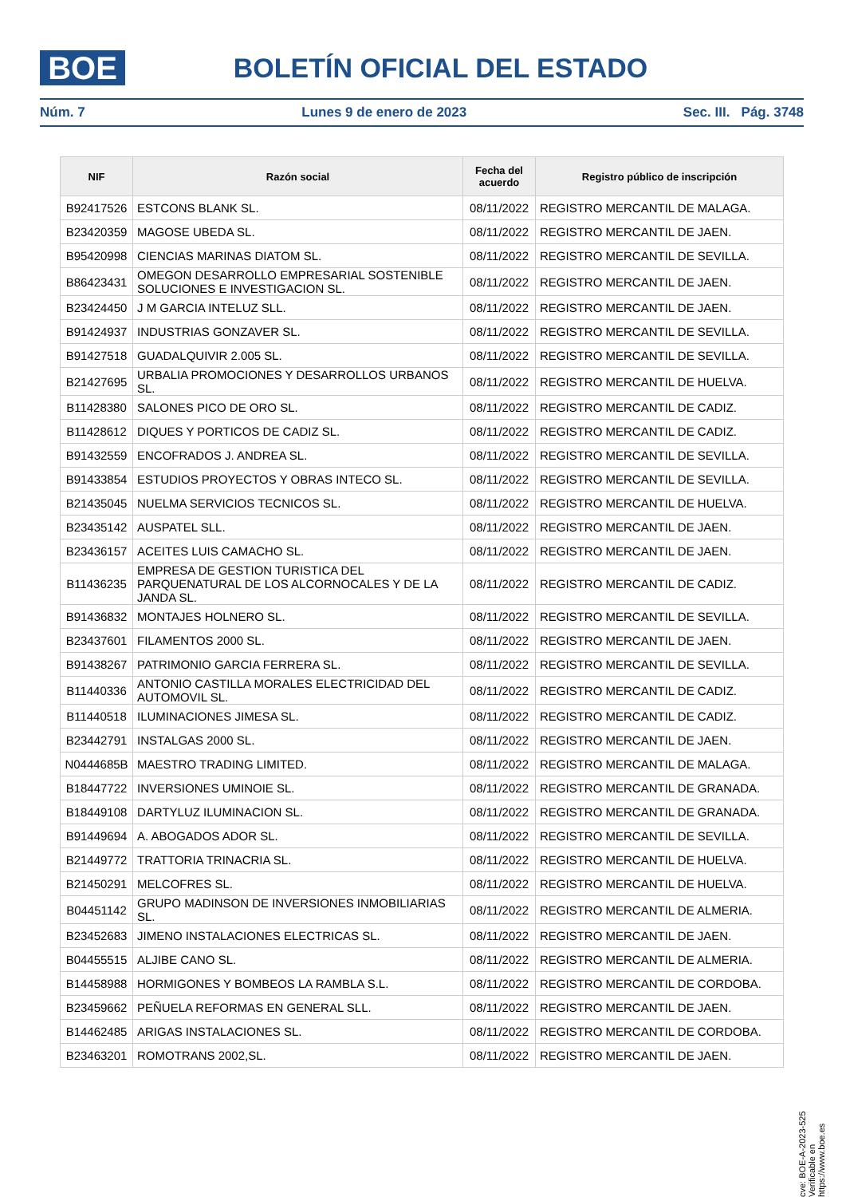BOE
BOLETÍN OFICIAL DEL ESTADO
Núm. 7 Lunes 9 de enero de 2023 Sec. III. Pág. 3748
| NIF | Razón social | Fecha del acuerdo | Registro público de inscripción |
| --- | --- | --- | --- |
| B92417526 | ESTCONS BLANK SL. | 08/11/2022 | REGISTRO MERCANTIL DE MALAGA. |
| B23420359 | MAGOSE UBEDA SL. | 08/11/2022 | REGISTRO MERCANTIL DE JAEN. |
| B95420998 | CIENCIAS MARINAS DIATOM SL. | 08/11/2022 | REGISTRO MERCANTIL DE SEVILLA. |
| B86423431 | OMEGON DESARROLLO EMPRESARIAL SOSTENIBLE SOLUCIONES E INVESTIGACION SL. | 08/11/2022 | REGISTRO MERCANTIL DE JAEN. |
| B23424450 | J M GARCIA INTELUZ SLL. | 08/11/2022 | REGISTRO MERCANTIL DE JAEN. |
| B91424937 | INDUSTRIAS GONZAVER SL. | 08/11/2022 | REGISTRO MERCANTIL DE SEVILLA. |
| B91427518 | GUADALQUIVIR 2.005 SL. | 08/11/2022 | REGISTRO MERCANTIL DE SEVILLA. |
| B21427695 | URBALIA PROMOCIONES Y DESARROLLOS URBANOS SL. | 08/11/2022 | REGISTRO MERCANTIL DE HUELVA. |
| B11428380 | SALONES PICO DE ORO SL. | 08/11/2022 | REGISTRO MERCANTIL DE CADIZ. |
| B11428612 | DIQUES Y PORTICOS DE CADIZ SL. | 08/11/2022 | REGISTRO MERCANTIL DE CADIZ. |
| B91432559 | ENCOFRADOS J. ANDREA SL. | 08/11/2022 | REGISTRO MERCANTIL DE SEVILLA. |
| B91433854 | ESTUDIOS PROYECTOS Y OBRAS INTECO SL. | 08/11/2022 | REGISTRO MERCANTIL DE SEVILLA. |
| B21435045 | NUELMA SERVICIOS TECNICOS SL. | 08/11/2022 | REGISTRO MERCANTIL DE HUELVA. |
| B23435142 | AUSPATEL SLL. | 08/11/2022 | REGISTRO MERCANTIL DE JAEN. |
| B23436157 | ACEITES LUIS CAMACHO SL. | 08/11/2022 | REGISTRO MERCANTIL DE JAEN. |
| B11436235 | EMPRESA DE GESTION TURISTICA DEL PARQUENATURAL DE LOS ALCORNOCALES Y DE LA JANDA SL. | 08/11/2022 | REGISTRO MERCANTIL DE CADIZ. |
| B91436832 | MONTAJES HOLNERO SL. | 08/11/2022 | REGISTRO MERCANTIL DE SEVILLA. |
| B23437601 | FILAMENTOS 2000 SL. | 08/11/2022 | REGISTRO MERCANTIL DE JAEN. |
| B91438267 | PATRIMONIO GARCIA FERRERA SL. | 08/11/2022 | REGISTRO MERCANTIL DE SEVILLA. |
| B11440336 | ANTONIO CASTILLA MORALES ELECTRICIDAD DEL AUTOMOVIL SL. | 08/11/2022 | REGISTRO MERCANTIL DE CADIZ. |
| B11440518 | ILUMINACIONES JIMESA SL. | 08/11/2022 | REGISTRO MERCANTIL DE CADIZ. |
| B23442791 | INSTALGAS 2000 SL. | 08/11/2022 | REGISTRO MERCANTIL DE JAEN. |
| N0444685B | MAESTRO TRADING LIMITED. | 08/11/2022 | REGISTRO MERCANTIL DE MALAGA. |
| B18447722 | INVERSIONES UMINOIE SL. | 08/11/2022 | REGISTRO MERCANTIL DE GRANADA. |
| B18449108 | DARTYLUZ ILUMINACION SL. | 08/11/2022 | REGISTRO MERCANTIL DE GRANADA. |
| B91449694 | A. ABOGADOS ADOR SL. | 08/11/2022 | REGISTRO MERCANTIL DE SEVILLA. |
| B21449772 | TRATTORIA TRINACRIA SL. | 08/11/2022 | REGISTRO MERCANTIL DE HUELVA. |
| B21450291 | MELCOFRES SL. | 08/11/2022 | REGISTRO MERCANTIL DE HUELVA. |
| B04451142 | GRUPO MADINSON DE INVERSIONES INMOBILIARIAS SL. | 08/11/2022 | REGISTRO MERCANTIL DE ALMERIA. |
| B23452683 | JIMENO INSTALACIONES ELECTRICAS SL. | 08/11/2022 | REGISTRO MERCANTIL DE JAEN. |
| B04455515 | ALJIBE CANO SL. | 08/11/2022 | REGISTRO MERCANTIL DE ALMERIA. |
| B14458988 | HORMIGONES Y BOMBEOS LA RAMBLA S.L. | 08/11/2022 | REGISTRO MERCANTIL DE CORDOBA. |
| B23459662 | PEÑUELA REFORMAS EN GENERAL SLL. | 08/11/2022 | REGISTRO MERCANTIL DE JAEN. |
| B14462485 | ARIGAS INSTALACIONES SL. | 08/11/2022 | REGISTRO MERCANTIL DE CORDOBA. |
| B23463201 | ROMOTRANS 2002,SL. | 08/11/2022 | REGISTRO MERCANTIL DE JAEN. |
cve: BOE-A-2023-525
Verificable en https://www.boe.es